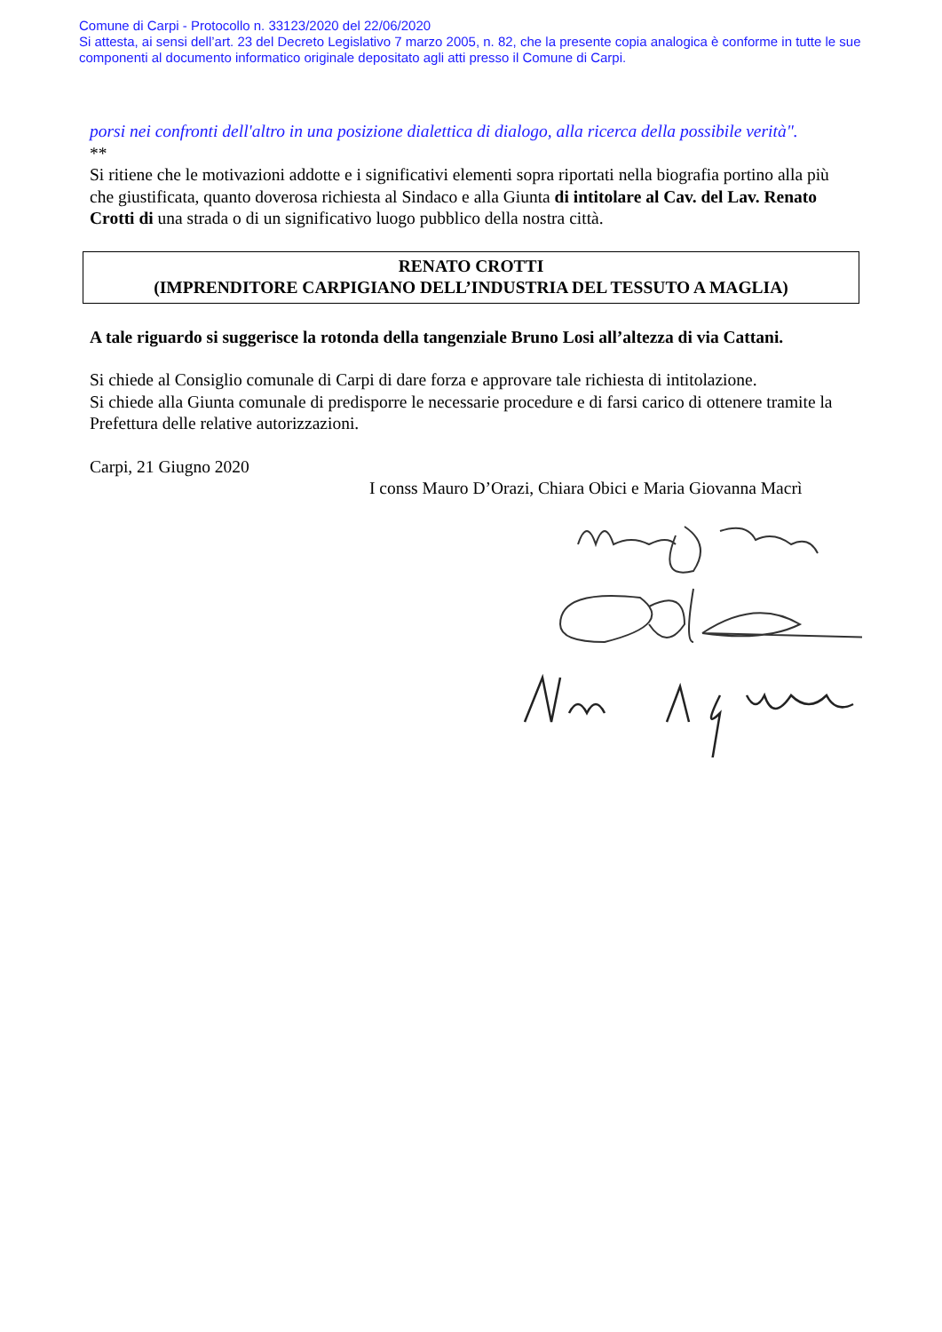Comune di Carpi - Protocollo n. 33123/2020 del 22/06/2020
Si attesta, ai sensi dell’art. 23 del Decreto Legislativo 7 marzo 2005, n. 82, che la presente copia analogica è conforme in tutte le sue componenti al documento informatico originale depositato agli atti presso il Comune di Carpi.
porsi nei confronti dell'altro in una posizione dialettica di dialogo, alla ricerca della possibile verità".
**
Si ritiene che le motivazioni addotte e i significativi elementi sopra riportati nella biografia portino alla più che giustificata, quanto doverosa richiesta al Sindaco e alla Giunta di intitolare al Cav. del Lav. Renato Crotti di una strada o di un significativo luogo pubblico della nostra città.
RENATO CROTTI
(IMPRENDITORE CARPIGIANO DELL’INDUSTRIA DEL TESSUTO A MAGLIA)
A tale riguardo si suggerisce la rotonda della tangenziale Bruno Losi all’altezza di via Cattani.
Si chiede al Consiglio comunale di Carpi di dare forza e approvare tale richiesta di intitolazione.
Si chiede alla Giunta comunale di predisporre le necessarie procedure e di farsi carico di ottenere tramite la Prefettura delle relative autorizzazioni.
Carpi, 21 Giugno 2020
I conss Mauro D’Orazi, Chiara Obici e Maria Giovanna Macrì